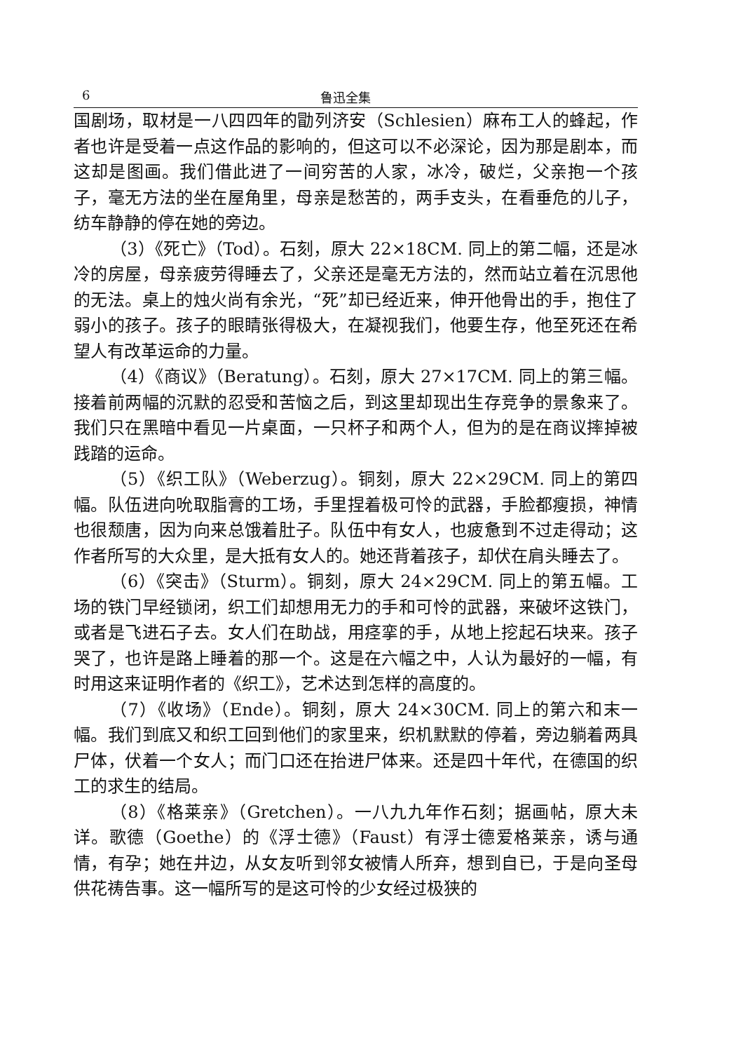6 鲁迅全集
国剧场，取材是一八四四年的勖列济安（Schlesien）麻布工人的蜂起，作者也许是受着一点这作品的影响的，但这可以不必深论，因为那是剧本，而这却是图画。我们借此进了一间穷苦的人家，冰冷，破烂，父亲抱一个孩子，毫无方法的坐在屋角里，母亲是愁苦的，两手支头，在看垂危的儿子，纺车静静的停在她的旁边。
（3）《死亡》（Tod）。石刻，原大 22×18CM. 同上的第二幅，还是冰冷的房屋，母亲疲劳得睡去了，父亲还是毫无方法的，然而站立着在沉思他的无法。桌上的烛火尚有余光，“死”却已经近来，伸开他骨出的手，抱住了弱小的孩子。孩子的眼睛张得极大，在凝视我们，他要生存，他至死还在希望人有改革运命的力量。
（4）《商议》（Beratung）。石刻，原大 27×17CM. 同上的第三幅。接着前两幅的沉默的忍受和苦恼之后，到这里却现出生存竞争的景象来了。我们只在黑暗中看见一片桌面，一只杯子和两个人，但为的是在商议摔掉被践踏的运命。
（5）《织工队》（Weberzug）。铜刻，原大 22×29CM. 同上的第四幅。队伍进向吮取脂膏的工场，手里捏着极可怜的武器，手脸都瘦损，神情也很颓唐，因为向来总饿着肚子。队伍中有女人，也疲惫到不过走得动；这作者所写的大众里，是大抵有女人的。她还背着孩子，却伏在肩头睡去了。
（6）《突击》（Sturm）。铜刻，原大 24×29CM. 同上的第五幅。工场的铁门早经锁闭，织工们却想用无力的手和可怜的武器，来破坏这铁门，或者是飞进石子去。女人们在助战，用痉挛的手，从地上挖起石块来。孩子哭了，也许是路上睡着的那一个。这是在六幅之中，人认为最好的一幅，有时用这来证明作者的《织工》，艺术达到怎样的高度的。
（7）《收场》（Ende）。铜刻，原大 24×30CM. 同上的第六和末一幅。我们到底又和织工回到他们的家里来，织机默默的停着，旁边躺着两具尸体，伏着一个女人；而门口还在抬进尸体来。还是四十年代，在德国的织工的求生的结局。
（8）《格莱亲》（Gretchen）。一八九九年作石刻；据画帖，原大未详。歌德（Goethe）的《浮士德》（Faust）有浮士德爱格莱亲，诱与通情，有孕；她在井边，从女友听到邻女被情人所弃，想到自已，于是向圣母供花祷告事。这一幅所写的是这可怜的少女经过极狭的